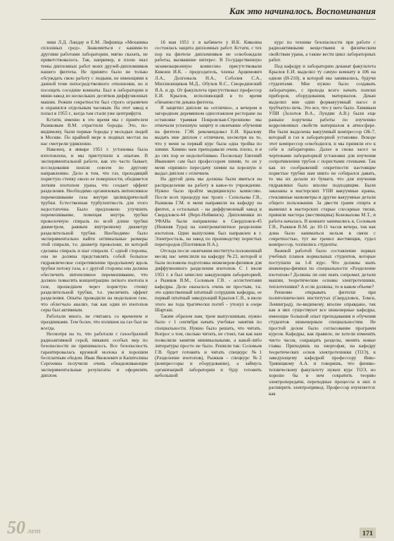Как это начиналось. Воспоминания
зики Л.Д. Ландау и Е.М. Лифшица «Механика сплошных сред». Знакомиться с какими-то другими работами лаборатории, мягко сказать, не приветствовалось. Так, например, я плохо знал темы дипломных работ моих друзей-дипломников нашего физтеха. Не принято было не только обсуждать свою работу с людьми, не имеющими к данной теме непосредственного отношения, но и посещать соседние комнаты. Был в лаборатории и мини-завод из нескольких десятков диффузионных машин. Режим секретности был строго ограничен и охранялся отдельным часовым. На этот завод я попал в 1955 г., когда там стали уже центрифуги.
Кстати, именно в это время мы с приятелем Рыжковым В.М. отрастили бороды. Это, по-видимому, были первые бороды у молодых людей в Москве. По крайней мере в людных местах на нас смотрели удивленно.
Наконец, в январе 1951 г. установка была изготовлена, и мы приступили к опытам. В экспериментальной работе, как это часто бывает, исследования пошли совсем по другому направлению. Дело в том, что газ, проходящий пористую стенку около ее поверхности, обедняется легким изотопом урана, что создает эффект разделения. Необходимо организовать интенсивное перемешивание газа внутри цилиндрической трубки. Естественная турбулентность для этого недостаточна. Было предложено улучшить перемешивание, помещая внутрь трубки проволочную спираль по всей длине трубки диаметром, равным внутреннему диаметру разделительной трубки. Необходимо было экспериментально найти оптимальные размеры этой спирали, т.е. диаметр проволоки, из которой сделаны спираль и шаг спирали. С одной стороны, она не должна представлять собой большое гидравлическое сопротивление продольному вдоль трубки потоку газа, а с другой стороны она должна обеспечить интенсивное перемешивание, что должно повысить концентрацию легкого изотопа в газе, прошедшем через пористую стенку разделительной трубки, т.е. увеличить эффект разделения. Опыты проводили на модельном газе, что облегчало анализ, так как один из изотопов серы был активным.
Работали много, не считаясь со временем и праздниками. Тем более, что излишек на газ был не всегда.
Несмотря на то, что работали с газообразной радиоактивной серой, никаких особых мер по безопасности не принималось. Все безопасность гарантировалась кружкой молока и хорошим бесплатным обедом. Иван Яковлевич и Капитолина Сергеевна получили очень обнадеживающие экспериментальные результаты и оформлять диплом.
16 мая 1951 г. в кабинете у И.К. Кикоина состоялась защита дипломных работ. Кстати, с тех пор на физтехе дипломников не освобождали работы, вызвавшие интерес. В Государственную экзаменационную комиссию присутствовали Кикоин И.К. - председатель, члены: Арцимович Л.А., Долгежаль Н.А., Соболев С.А., Миллионщиков М.Д., Обухов В.С., Смородинский Я.А. и др. От факультета присутствовал профессор Е.И. Крылов, исполняющий в то время обязанности декана физтеха.
Я защитил диплом на «отлично», а вечером в загородном деревянном одноэтажном ресторане на остановке трамвая Покровская-Стрешнево мы отмечали успешную защиту и окончание обучения на физтехе. ГЭК рекомендовал Е.И. Крылову выдать мне диплом с отличием, несмотря на то, что у меня за первый курс была одна тройка по химии. Химию нам преподавали очень плохо, и я до сих пор ее недолюбливаю. Поскольку Евгений Иванович сам был профессором химии, то он у меня «принял» пересдачу химии на хорошую и выдал диплом с отличием.
На другой день мы должны были явиться на распределение на работу в какое-то учреждение. Нужно было пройти медицинскую комиссию. После всех процедур нас троих - Сопольева Г.В., Рыжкова Г.М. и меня направили на кафедру на физтех, а остальных - на диффузионный завод в Свердловск-44 (Верх-Нейвинск). Дипломники из УФАНа были направлены в Свердловск-45 (Нижняя Тура) на электромагнитное разделение изотопов. Один выпускник был направлен в г. Электросталь, на завод по производству пористых перегородок (Плотников Н.А.).
Отсюда после окончания института положенный месяц нас зачислили на кафедру №23, которой и была положена подготовка инженеров-физиков для диффузионного разделения изотопов. С 1 июля 1951 г. я был зачислен заведующим лабораторией, а Рыжков В.М., Соловьев Г.В. - ассистентами кафедры. Дело оказалось очень не простым, т.к. это единственный штатный сотрудник кафедры, ее первый штатный заведующий Крылов С.В., в июле этого же года трагически погиб - утонул в озере Шарташ.
Таким образом нам, трем выпускникам, нужно было с 1 сентября начать учебные занятия по специальности. Нужно было решать, что читать. Вопрос о том, сколько читать, не стоял, так как нам позволили занятия минимальными, а какой-либо литературы просто не было. Решили так: Соловьев Г.В. будет готовить и читать спецкурс №1 (Разделение изотопов), Рыжков - спецкурс №2 (компрессоры и оборудование), а займусь организацией лаборатории и буду готовить небольшой
курс по технике безопасности при работе с радиоактивными веществами и физическим свойствам урана, а также вести цикл лабораторных работ.
Под кафедру и лабораторию деканат факультета Крылов Е.И. выделил ту самую комнату в 106 на одном (И-210), в которой мы занимались, будучи студентами. Мне нужно было создавать лабораторию, с прохода всего начать поиски приборов, оборудования, материалов. Декан выделил мне один форвакуумный насос и трубчатую печь. Это все, что у него было. Химикам УПИ (Золотов В.А., Лундин А.В.) были еще раньше поручены работы по изучению коррозионных свойств материалов в атмосфере. Им были выделены вакуумный компрессор ОК-7, который и газ в лабораторной установке. Вскоре этот компрессор освободился, и мы приняли его к себе в лабораторию. Далее в снова засел за чертежами лабораторной установки для изучения сопротивления трубок с пористыми стенками. Так как из соображений секретности настоящие пористые трубки нам никто не собирался давать, то мы их делали из бумаги, что для изучения гидравлики было вполне подходящим. Были заказаны в мастерских УПИ вакуумные краны, стеклянные манометры и другие вакуумные детали общего пользования. За двести грамм спирта я выменял в мастерских старые слесарные тиски, приняли мастера (жестянщика) Коновалова М.Т., и работа началась. В комнате занимались я, Соловьев Г.В., Рыжков В.М. до 10-11 часов вечера, так как дома было заниматься нельзя в связи с секретностью, тут же гремел жестянщик, гудел компрессор, толпились студенты.
Важной работой было составление первых учебных планов нормальных студентов, которые поступили на 1-й курс. Что должны знать инженеры-физики по специальности «Разделение изотопов»? Должны ли они знать сопромат, детали машин, теоретические основы электротехники, теплотехники? А если должны, то в каком объеме?
Решение открывать физтехи при политехнических институтах (Свердловск, Томск, Ленинград), по-видимому, вполне оправдано, так как в них существуют все инженерные кафедры, имеющие большой опыт преподавания и обучения студентов инженерным специальностям. Не простой делом было согласование программ курсов. Кафедры, как правило, не хотели изменять чисто часов, сокращать разделы, менять новые главы. Приходишь на энергофак, на кафедру теоретических основ электротехники (ТОЭ), к заведующему кафедрой профессору Янко-Триницкому А.А. и говоришь, что физико-техническому факультету нужен курс ТОЭ, но хорошо бы в нем сократить теорию электропередачи, переходные процессы в них и расширить электропривод. Профессор изумляется: как
50 лет
171